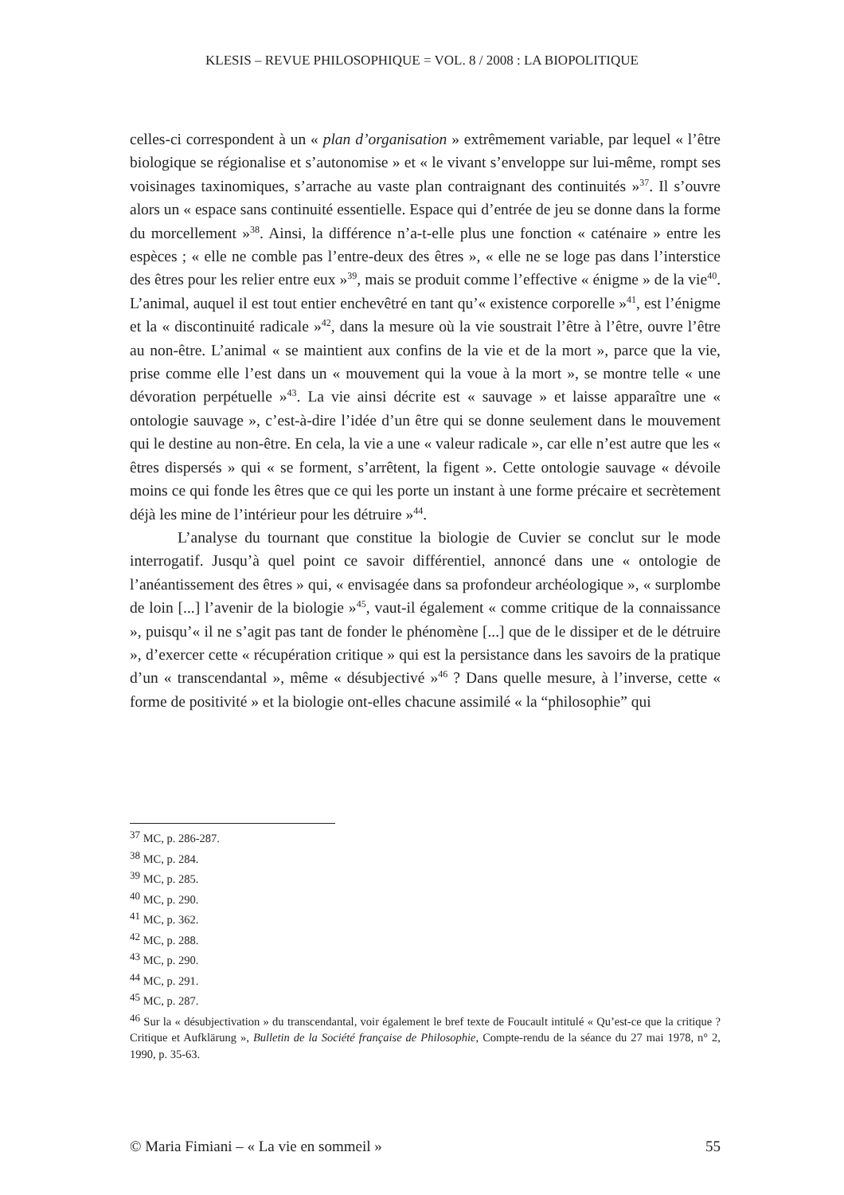KLESIS – REVUE PHILOSOPHIQUE = VOL. 8 / 2008 : LA BIOPOLITIQUE
celles-ci correspondent à un « plan d’organisation » extrêmement variable, par lequel « l’être biologique se régionalise et s’autonomise » et « le vivant s’enveloppe sur lui-même, rompt ses voisinages taxinomiques, s’arrache au vaste plan contraignant des continuités »<sup>37</sup>. Il s’ouvre alors un « espace sans continuité essentielle. Espace qui d’entrée de jeu se donne dans la forme du morcellement »<sup>38</sup>. Ainsi, la différence n’a-t-elle plus une fonction « caténaire » entre les espèces ; « elle ne comble pas l’entre-deux des êtres », « elle ne se loge pas dans l’interstice des êtres pour les relier entre eux »<sup>39</sup>, mais se produit comme l’effective « énigme » de la vie<sup>40</sup>. L’animal, auquel il est tout entier enchevêtré en tant qu’« existence corporelle »<sup>41</sup>, est l’énigme et la « discontinuité radicale »<sup>42</sup>, dans la mesure où la vie soustrait l’être à l’être, ouvre l’être au non-être. L’animal « se maintient aux confins de la vie et de la mort », parce que la vie, prise comme elle l’est dans un « mouvement qui la voue à la mort », se montre telle « une dévoration perpétuelle »<sup>43</sup>. La vie ainsi décrite est « sauvage » et laisse apparaître une « ontologie sauvage », c’est-à-dire l’idée d’un être qui se donne seulement dans le mouvement qui le destine au non-être. En cela, la vie a une « valeur radicale », car elle n’est autre que les « êtres dispersés » qui « se forment, s’arrêtent, la figent ». Cette ontologie sauvage « dévoile moins ce qui fonde les êtres que ce qui les porte un instant à une forme précaire et secrètement déjà les mine de l’intérieur pour les détruire »<sup>44</sup>.
L’analyse du tournant que constitue la biologie de Cuvier se conclut sur le mode interrogatif. Jusqu’à quel point ce savoir différentiel, annoncé dans une « ontologie de l’anéantissement des êtres » qui, « envisagée dans sa profondeur archéologique », « surplombe de loin [...] l’avenir de la biologie »<sup>45</sup>, vaut-il également « comme critique de la connaissance », puisqu’« il ne s’agit pas tant de fonder le phénomène [...] que de le dissiper et de le détruire », d’exercer cette « récupération critique » qui est la persistance dans les savoirs de la pratique d’un « transcendantal », même « désubjectivé »<sup>46</sup> ? Dans quelle mesure, à l’inverse, cette « forme de positivité » et la biologie ont-elles chacune assimilé « la “philosophie” qui
<sup>37</sup> MC, p. 286-287.
<sup>38</sup> MC, p. 284.
<sup>39</sup> MC, p. 285.
<sup>40</sup> MC, p. 290.
<sup>41</sup> MC, p. 362.
<sup>42</sup> MC, p. 288.
<sup>43</sup> MC, p. 290.
<sup>44</sup> MC, p. 291.
<sup>45</sup> MC, p. 287.
<sup>46</sup> Sur la « désubjectivation » du transcendantal, voir également le bref texte de Foucault intitulé « Qu’est-ce que la critique ? Critique et Aufklärung », Bulletin de la Société française de Philosophie, Compte-rendu de la séance du 27 mai 1978, n° 2, 1990, p. 35-63.
© Maria Fimiani – « La vie en sommeil » 55